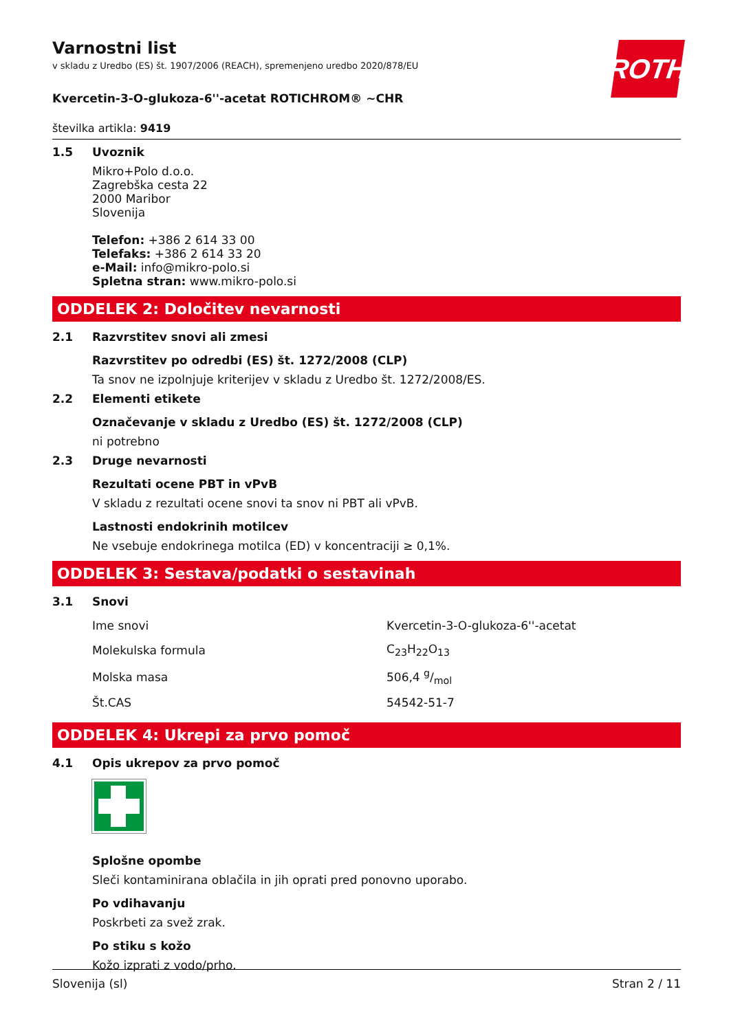ROTH
Varnostni list
v skladu z Uredbo (ES) št. 1907/2006 (REACH), spremenjeno uredbo 2020/878/EU
Kvercetin-3-O-glukoza-6''-acetat ROTICHROM® ~CHR
številka artikla: 9419
1.5 Uvoznik
Mikro+Polo d.o.o.
Zagrebška cesta 22
2000 Maribor
Slovenija
Telefon: +386 2 614 33 00
Telefaks: +386 2 614 33 20
e-Mail: info@mikro-polo.si
Spletna stran: www.mikro-polo.si
ODDELEK 2: Določitev nevarnosti
2.1 Razvrstitev snovi ali zmesi
Razvrstitev po odredbi (ES) št. 1272/2008 (CLP)
Ta snov ne izpolnjuje kriterijev v skladu z Uredbo št. 1272/2008/ES.
2.2 Elementi etikete
Označevanje v skladu z Uredbo (ES) št. 1272/2008 (CLP)
ni potrebno
2.3 Druge nevarnosti
Rezultati ocene PBT in vPvB
V skladu z rezultati ocene snovi ta snov ni PBT ali vPvB.
Lastnosti endokrinih motilcev
Ne vsebuje endokrinega motilca (ED) v koncentraciji ≥ 0,1%.
ODDELEK 3: Sestava/podatki o sestavinah
3.1 Snovi
| Ime snovi | Kvercetin-3-O-glukoza-6''-acetat |
| Molekulska formula | C<sub>23</sub>H<sub>22</sub>O<sub>13</sub> |
| Molska masa | 506,4 g/mol |
| Št.CAS | 54542-51-7 |
ODDELEK 4: Ukrepi za prvo pomoč
4.1 Opis ukrepov za prvo pomoč
Splošne opombe
Sleči kontaminirana oblačila in jih oprati pred ponovno uporabo.
Po vdihavanju
Poskrbeti za svež zrak.
Po stiku s kožo
Kožo izprati z vodo/prho.
Slovenija (sl) Stran 2 / 11